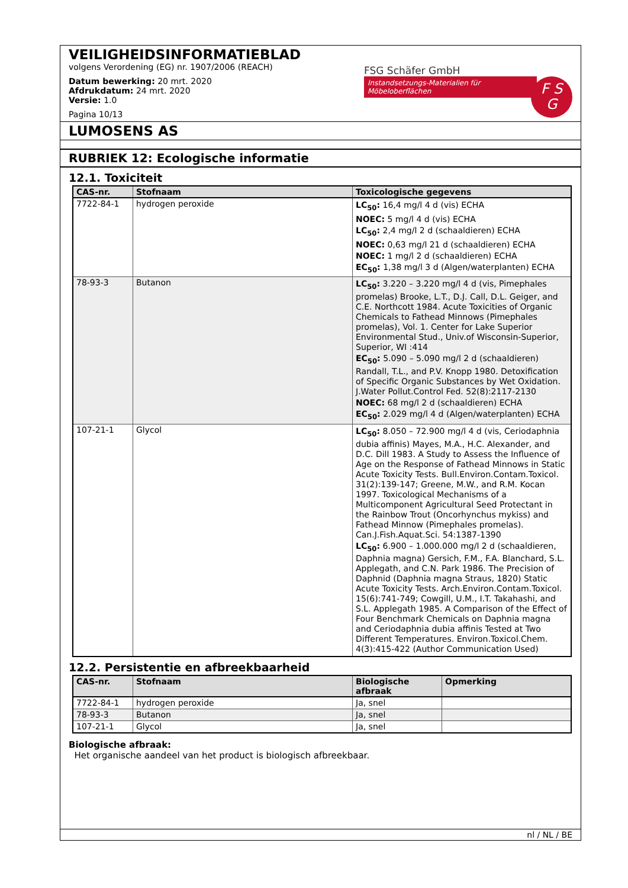VEILIGHEIDSINFORMATIEBLAD
volgens Verordening (EG) nr. 1907/2006 (REACH)
Datum bewerking: 20 mrt. 2020
Afdrukdatum: 24 mrt. 2020
Versie: 1.0
Pagina 10/13
FSG Schäfer GmbH
Instandsetzungs-Materialien für Möbeloberflächen
F S
G
LUMOSENS AS
RUBRIEK 12: Ecologische informatie
12.1. Toxiciteit
| CAS-nr. | Stofnaam | Toxicologische gegevens |
| --- | --- | --- |
| 7722-84-1 | hydrogen peroxide | LC<sub>50</sub>: 16,4 mg/l 4 d (vis) ECHA NOEC: 5 mg/l 4 d (vis) ECHA LC<sub>50</sub>: 2,4 mg/l 2 d (schaaldieren) ECHA NOEC: 0,63 mg/l 21 d (schaaldieren) ECHA NOEC: 1 mg/l 2 d (schaaldieren) ECHA EC<sub>50</sub>: 1,38 mg/l 3 d (Algen/waterplanten) ECHA |
| 78-93-3 | Butanon | LC<sub>50</sub>: 3.220 – 3.220 mg/l 4 d (vis, Pimephales promelas) Brooke, L.T., D.J. Call, D.L. Geiger, and C.E. Northcott 1984. Acute Toxicities of Organic Chemicals to Fathead Minnows (Pimephales promelas), Vol. 1. Center for Lake Superior Environmental Stud., Univ.of Wisconsin-Superior, Superior, WI :414 EC<sub>50</sub>: 5.090 – 5.090 mg/l 2 d (schaaldieren) Randall, T.L., and P.V. Knopp 1980. Detoxification of Specific Organic Substances by Wet Oxidation. J.Water Pollut.Control Fed. 52(8):2117-2130 NOEC: 68 mg/l 2 d (schaaldieren) ECHA EC<sub>50</sub>: 2.029 mg/l 4 d (Algen/waterplanten) ECHA |
| 107-21-1 | Glycol | LC<sub>50</sub>: 8.050 – 72.900 mg/l 4 d (vis, Ceriodaphnia dubia affinis) Mayes, M.A., H.C. Alexander, and D.C. Dill 1983. A Study to Assess the Influence of Age on the Response of Fathead Minnows in Static Acute Toxicity Tests. Bull.Environ.Contam.Toxicol. 31(2):139-147; Greene, M.W., and R.M. Kocan 1997. Toxicological Mechanisms of a Multicomponent Agricultural Seed Protectant in the Rainbow Trout (Oncorhynchus mykiss) and Fathead Minnow (Pimephales promelas). Can.J.Fish.Aquat.Sci. 54:1387-1390 LC<sub>50</sub>: 6.900 – 1.000.000 mg/l 2 d (schaaldieren, Daphnia magna) Gersich, F.M., F.A. Blanchard, S.L. Applegath, and C.N. Park 1986. The Precision of Daphnid (Daphnia magna Straus, 1820) Static Acute Toxicity Tests. Arch.Environ.Contam.Toxicol. 15(6):741-749; Cowgill, U.M., I.T. Takahashi, and S.L. Applegath 1985. A Comparison of the Effect of Four Benchmark Chemicals on Daphnia magna and Ceriodaphnia dubia affinis Tested at Two Different Temperatures. Environ.Toxicol.Chem. 4(3):415-422 (Author Communication Used) |
12.2. Persistentie en afbreekbaarheid
| CAS-nr. | Stofnaam | Biologische afbraak | Opmerking |
| --- | --- | --- | --- |
| 7722-84-1 | hydrogen peroxide | Ja, snel | |
| 78-93-3 | Butanon | Ja, snel | |
| 107-21-1 | Glycol | Ja, snel | |
Biologische afbraak:
Het organische aandeel van het product is biologisch afbreekbaar.
nl / NL / BE